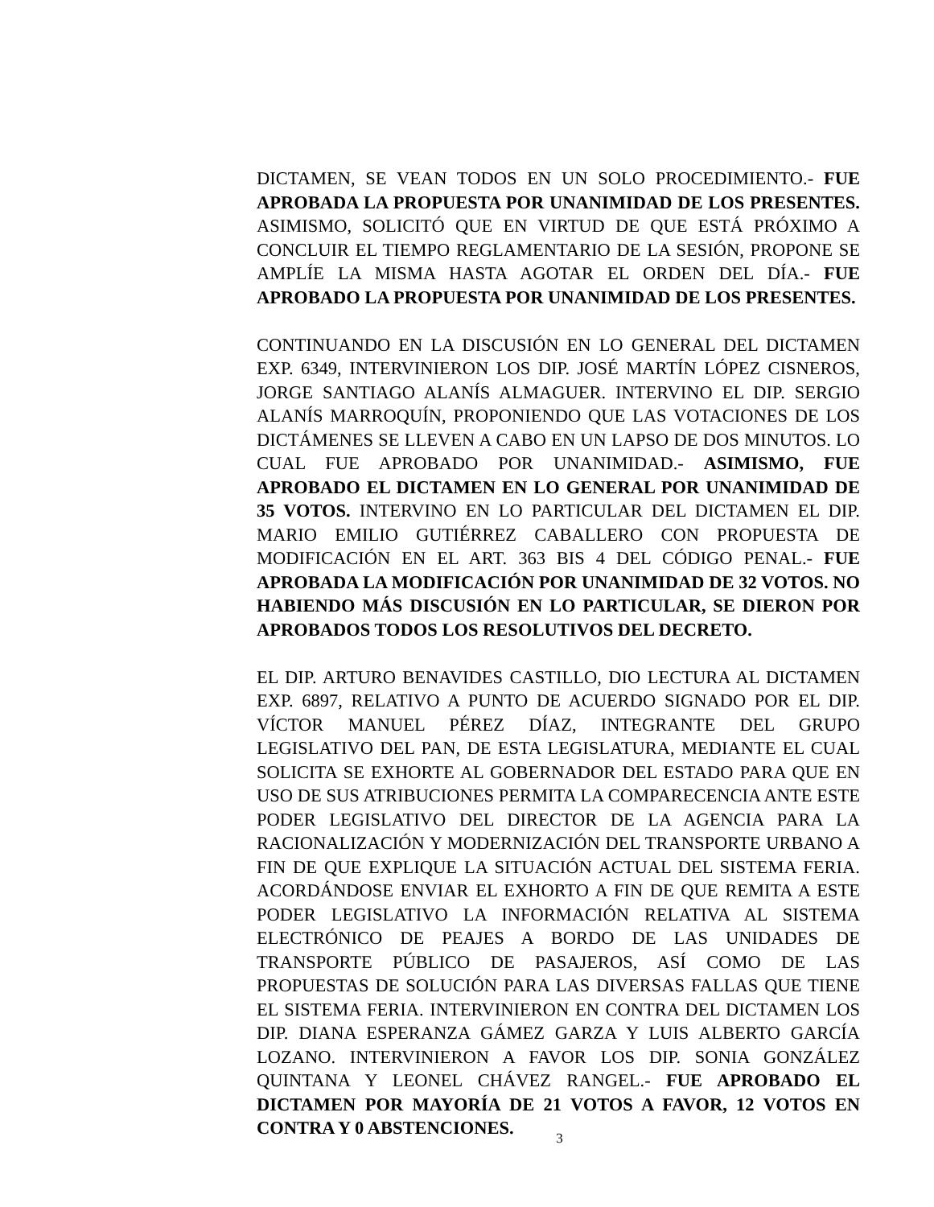DICTAMEN, SE VEAN TODOS EN UN SOLO PROCEDIMIENTO.- FUE APROBADA LA PROPUESTA POR UNANIMIDAD DE LOS PRESENTES. ASIMISMO, SOLICITÓ QUE EN VIRTUD DE QUE ESTÁ PRÓXIMO A CONCLUIR EL TIEMPO REGLAMENTARIO DE LA SESIÓN, PROPONE SE AMPLÍE LA MISMA HASTA AGOTAR EL ORDEN DEL DÍA.- FUE APROBADO LA PROPUESTA POR UNANIMIDAD DE LOS PRESENTES.
CONTINUANDO EN LA DISCUSIÓN EN LO GENERAL DEL DICTAMEN EXP. 6349, INTERVINIERON LOS DIP. JOSÉ MARTÍN LÓPEZ CISNEROS, JORGE SANTIAGO ALANÍS ALMAGUER. INTERVINO EL DIP. SERGIO ALANÍS MARROQUÍN, PROPONIENDO QUE LAS VOTACIONES DE LOS DICTÁMENES SE LLEVEN A CABO EN UN LAPSO DE DOS MINUTOS. LO CUAL FUE APROBADO POR UNANIMIDAD.- ASIMISMO, FUE APROBADO EL DICTAMEN EN LO GENERAL POR UNANIMIDAD DE 35 VOTOS. INTERVINO EN LO PARTICULAR DEL DICTAMEN EL DIP. MARIO EMILIO GUTIÉRREZ CABALLERO CON PROPUESTA DE MODIFICACIÓN EN EL ART. 363 BIS 4 DEL CÓDIGO PENAL.- FUE APROBADA LA MODIFICACIÓN POR UNANIMIDAD DE 32 VOTOS. NO HABIENDO MÁS DISCUSIÓN EN LO PARTICULAR, SE DIERON POR APROBADOS TODOS LOS RESOLUTIVOS DEL DECRETO.
EL DIP. ARTURO BENAVIDES CASTILLO, DIO LECTURA AL DICTAMEN EXP. 6897, RELATIVO A PUNTO DE ACUERDO SIGNADO POR EL DIP. VÍCTOR MANUEL PÉREZ DÍAZ, INTEGRANTE DEL GRUPO LEGISLATIVO DEL PAN, DE ESTA LEGISLATURA, MEDIANTE EL CUAL SOLICITA SE EXHORTE AL GOBERNADOR DEL ESTADO PARA QUE EN USO DE SUS ATRIBUCIONES PERMITA LA COMPARECENCIA ANTE ESTE PODER LEGISLATIVO DEL DIRECTOR DE LA AGENCIA PARA LA RACIONALIZACIÓN Y MODERNIZACIÓN DEL TRANSPORTE URBANO A FIN DE QUE EXPLIQUE LA SITUACIÓN ACTUAL DEL SISTEMA FERIA. ACORDÁNDOSE ENVIAR EL EXHORTO A FIN DE QUE REMITA A ESTE PODER LEGISLATIVO LA INFORMACIÓN RELATIVA AL SISTEMA ELECTRÓNICO DE PEAJES A BORDO DE LAS UNIDADES DE TRANSPORTE PÚBLICO DE PASAJEROS, ASÍ COMO DE LAS PROPUESTAS DE SOLUCIÓN PARA LAS DIVERSAS FALLAS QUE TIENE EL SISTEMA FERIA. INTERVINIERON EN CONTRA DEL DICTAMEN LOS DIP. DIANA ESPERANZA GÁMEZ GARZA Y LUIS ALBERTO GARCÍA LOZANO. INTERVINIERON A FAVOR LOS DIP. SONIA GONZÁLEZ QUINTANA Y LEONEL CHÁVEZ RANGEL.- FUE APROBADO EL DICTAMEN POR MAYORÍA DE 21 VOTOS A FAVOR, 12 VOTOS EN CONTRA Y 0 ABSTENCIONES.
3